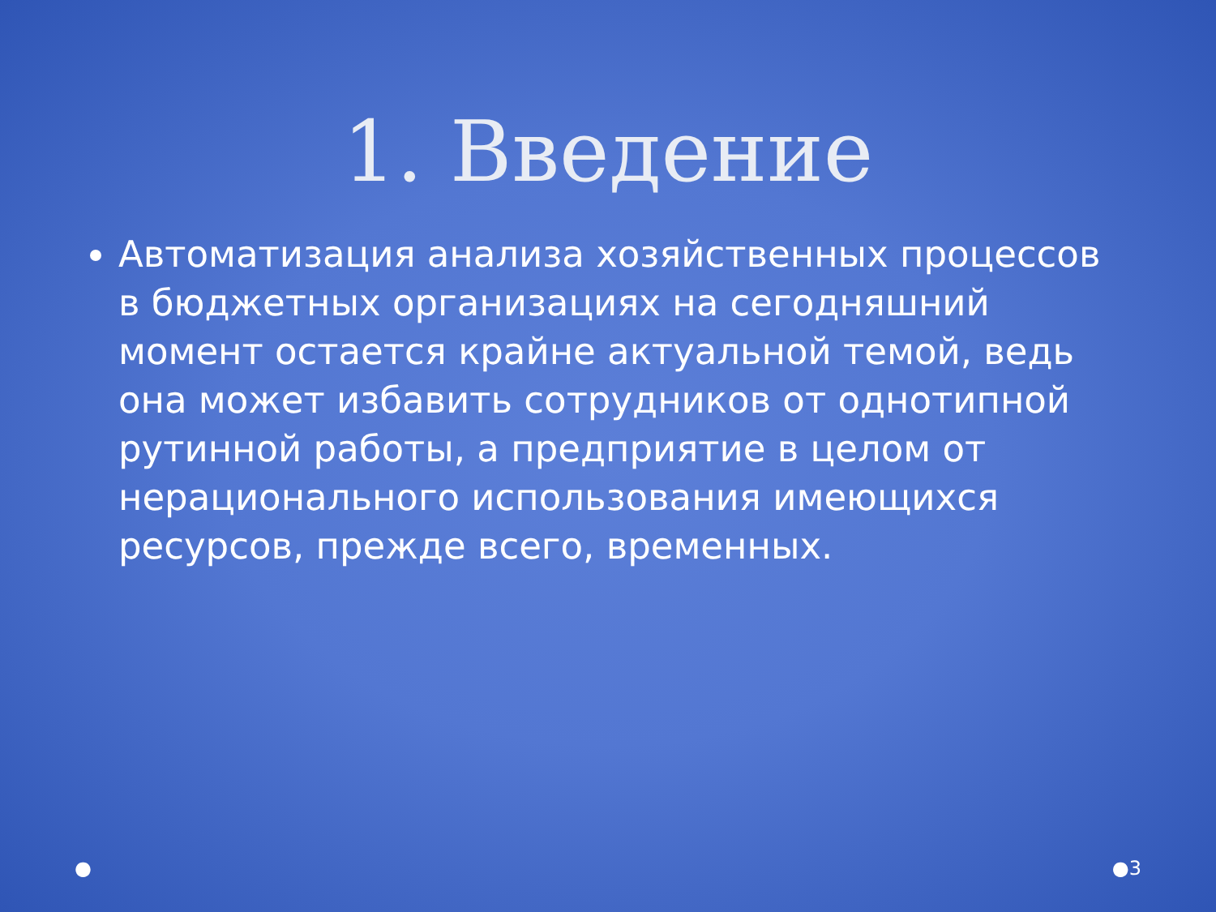1. Введение
Автоматизация анализа хозяйственных процессов в бюджетных организациях на сегодняшний момент остается крайне актуальной темой, ведь она может избавить сотрудников от однотипной рутинной работы, а предприятие в целом от нерационального использования имеющихся ресурсов, прежде всего, временных.
● ●3